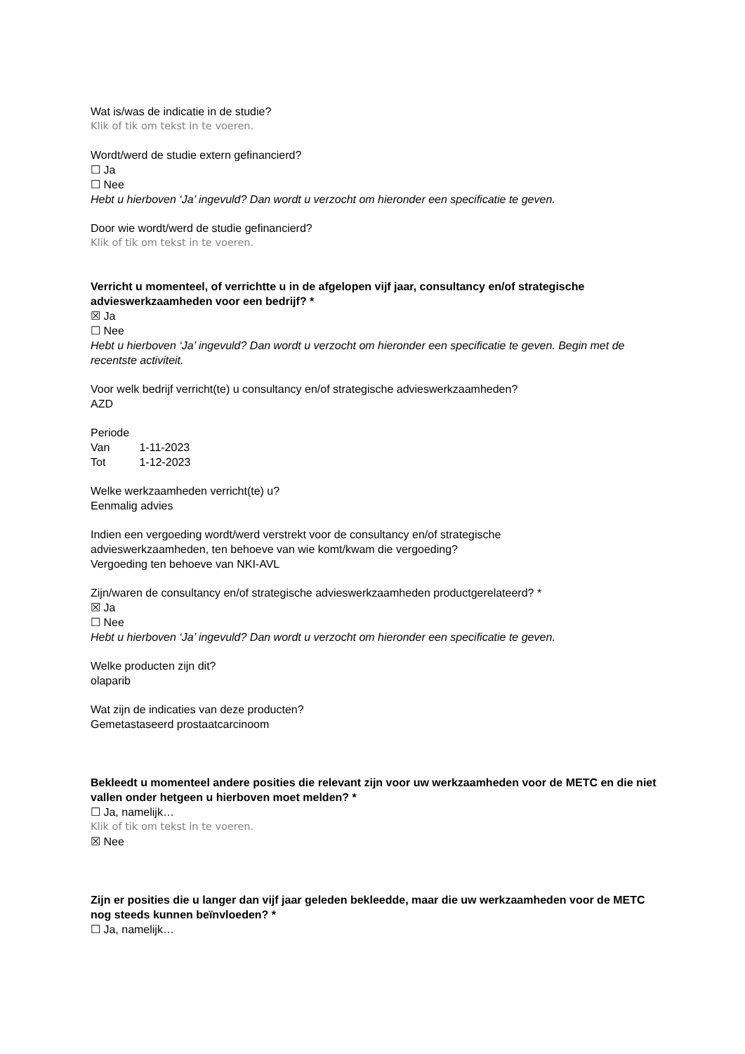Wat is/was de indicatie in de studie?
Klik of tik om tekst in te voeren.
Wordt/werd de studie extern gefinancierd?
☐ Ja
☐ Nee
Hebt u hierboven ‘Ja’ ingevuld? Dan wordt u verzocht om hieronder een specificatie te geven.
Door wie wordt/werd de studie gefinancierd?
Klik of tik om tekst in te voeren.
Verricht u momenteel, of verrichtte u in de afgelopen vijf jaar, consultancy en/of strategische advieswerkzaamheden voor een bedrijf? *
☒ Ja
☐ Nee
Hebt u hierboven ‘Ja’ ingevuld? Dan wordt u verzocht om hieronder een specificatie te geven. Begin met de recentste activiteit.
Voor welk bedrijf verricht(te) u consultancy en/of strategische advieswerkzaamheden?
AZD
Periode
Van 1-11-2023
Tot 1-12-2023
Welke werkzaamheden verricht(te) u?
Eenmalig advies
Indien een vergoeding wordt/werd verstrekt voor de consultancy en/of strategische
advieswerkzaamheden, ten behoeve van wie komt/kwam die vergoeding?
Vergoeding ten behoeve van NKI-AVL
Zijn/waren de consultancy en/of strategische advieswerkzaamheden productgerelateerd? *
☒ Ja
☐ Nee
Hebt u hierboven ‘Ja’ ingevuld? Dan wordt u verzocht om hieronder een specificatie te geven.
Welke producten zijn dit?
olaparib
Wat zijn de indicaties van deze producten?
Gemetastaseerd prostaatcarcinoom
Bekleedt u momenteel andere posities die relevant zijn voor uw werkzaamheden voor de METC en die niet vallen onder hetgeen u hierboven moet melden? *
☐ Ja, namelijk…
Klik of tik om tekst in te voeren.
☒ Nee
Zijn er posities die u langer dan vijf jaar geleden bekleedde, maar die uw werkzaamheden voor de METC nog steeds kunnen beïnvloeden? *
☐ Ja, namelijk…